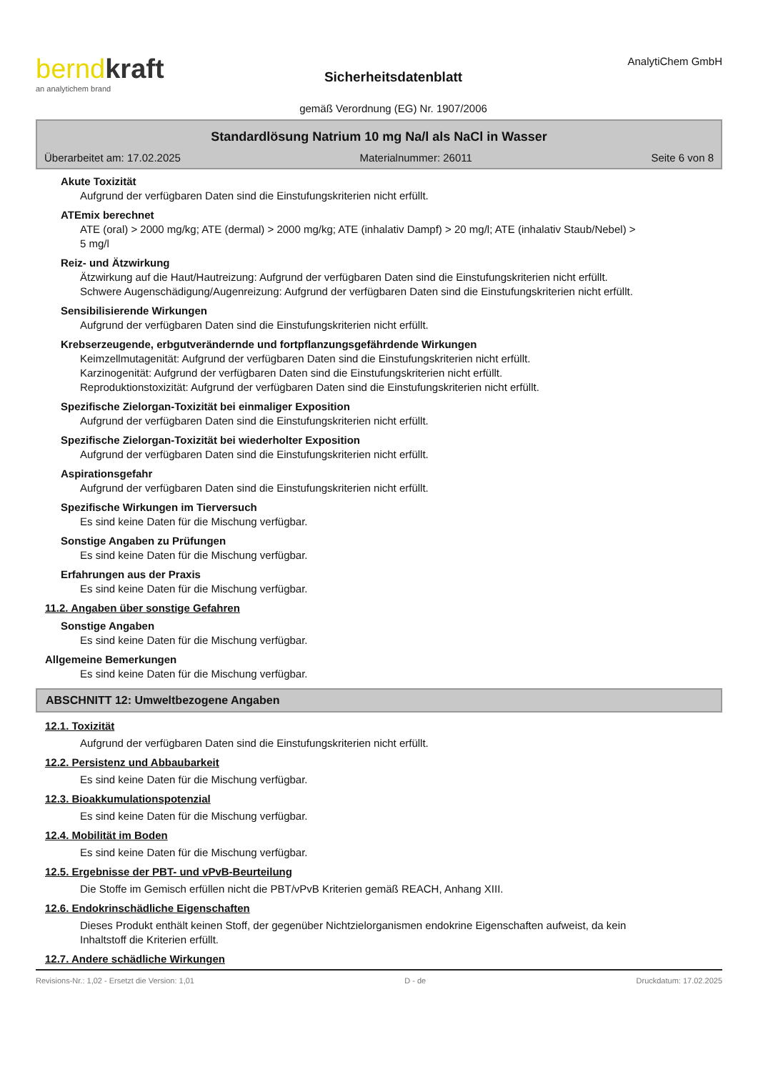berndkraft
an analytichem brand
Sicherheitsdatenblatt
gemäß Verordnung (EG) Nr. 1907/2006
AnalytiChem GmbH
Standardlösung Natrium 10 mg Na/l als NaCl in Wasser
Überarbeitet am: 17.02.2025 Materialnummer: 26011 Seite 6 von 8
Akute Toxizität
Aufgrund der verfügbaren Daten sind die Einstufungskriterien nicht erfüllt.
ATEmix berechnet
ATE (oral) > 2000 mg/kg; ATE (dermal) > 2000 mg/kg; ATE (inhalativ Dampf) > 20 mg/l; ATE (inhalativ Staub/Nebel) > 5 mg/l
Reiz- und Ätzwirkung
Ätzwirkung auf die Haut/Hautreizung: Aufgrund der verfügbaren Daten sind die Einstufungskriterien nicht erfüllt.
Schwere Augenschädigung/Augenreizung: Aufgrund der verfügbaren Daten sind die Einstufungskriterien nicht erfüllt.
Sensibilisierende Wirkungen
Aufgrund der verfügbaren Daten sind die Einstufungskriterien nicht erfüllt.
Krebserzeugende, erbgutverändernde und fortpflanzungsgefährdende Wirkungen
Keimzellmutagenität: Aufgrund der verfügbaren Daten sind die Einstufungskriterien nicht erfüllt.
Karzinogenität: Aufgrund der verfügbaren Daten sind die Einstufungskriterien nicht erfüllt.
Reproduktionstoxizität: Aufgrund der verfügbaren Daten sind die Einstufungskriterien nicht erfüllt.
Spezifische Zielorgan-Toxizität bei einmaliger Exposition
Aufgrund der verfügbaren Daten sind die Einstufungskriterien nicht erfüllt.
Spezifische Zielorgan-Toxizität bei wiederholter Exposition
Aufgrund der verfügbaren Daten sind die Einstufungskriterien nicht erfüllt.
Aspirationsgefahr
Aufgrund der verfügbaren Daten sind die Einstufungskriterien nicht erfüllt.
Spezifische Wirkungen im Tierversuch
Es sind keine Daten für die Mischung verfügbar.
Sonstige Angaben zu Prüfungen
Es sind keine Daten für die Mischung verfügbar.
Erfahrungen aus der Praxis
Es sind keine Daten für die Mischung verfügbar.
11.2. Angaben über sonstige Gefahren
Sonstige Angaben
Es sind keine Daten für die Mischung verfügbar.
Allgemeine Bemerkungen
Es sind keine Daten für die Mischung verfügbar.
ABSCHNITT 12: Umweltbezogene Angaben
12.1. Toxizität
Aufgrund der verfügbaren Daten sind die Einstufungskriterien nicht erfüllt.
12.2. Persistenz und Abbaubarkeit
Es sind keine Daten für die Mischung verfügbar.
12.3. Bioakkumulationspotenzial
Es sind keine Daten für die Mischung verfügbar.
12.4. Mobilität im Boden
Es sind keine Daten für die Mischung verfügbar.
12.5. Ergebnisse der PBT- und vPvB-Beurteilung
Die Stoffe im Gemisch erfüllen nicht die PBT/vPvB Kriterien gemäß REACH, Anhang XIII.
12.6. Endokrinschädliche Eigenschaften
Dieses Produkt enthält keinen Stoff, der gegenüber Nichtzielorganismen endokrine Eigenschaften aufweist, da kein Inhaltstoff die Kriterien erfüllt.
12.7. Andere schädliche Wirkungen
Revisions-Nr.: 1,02 - Ersetzt die Version: 1,01 D - de Druckdatum: 17.02.2025